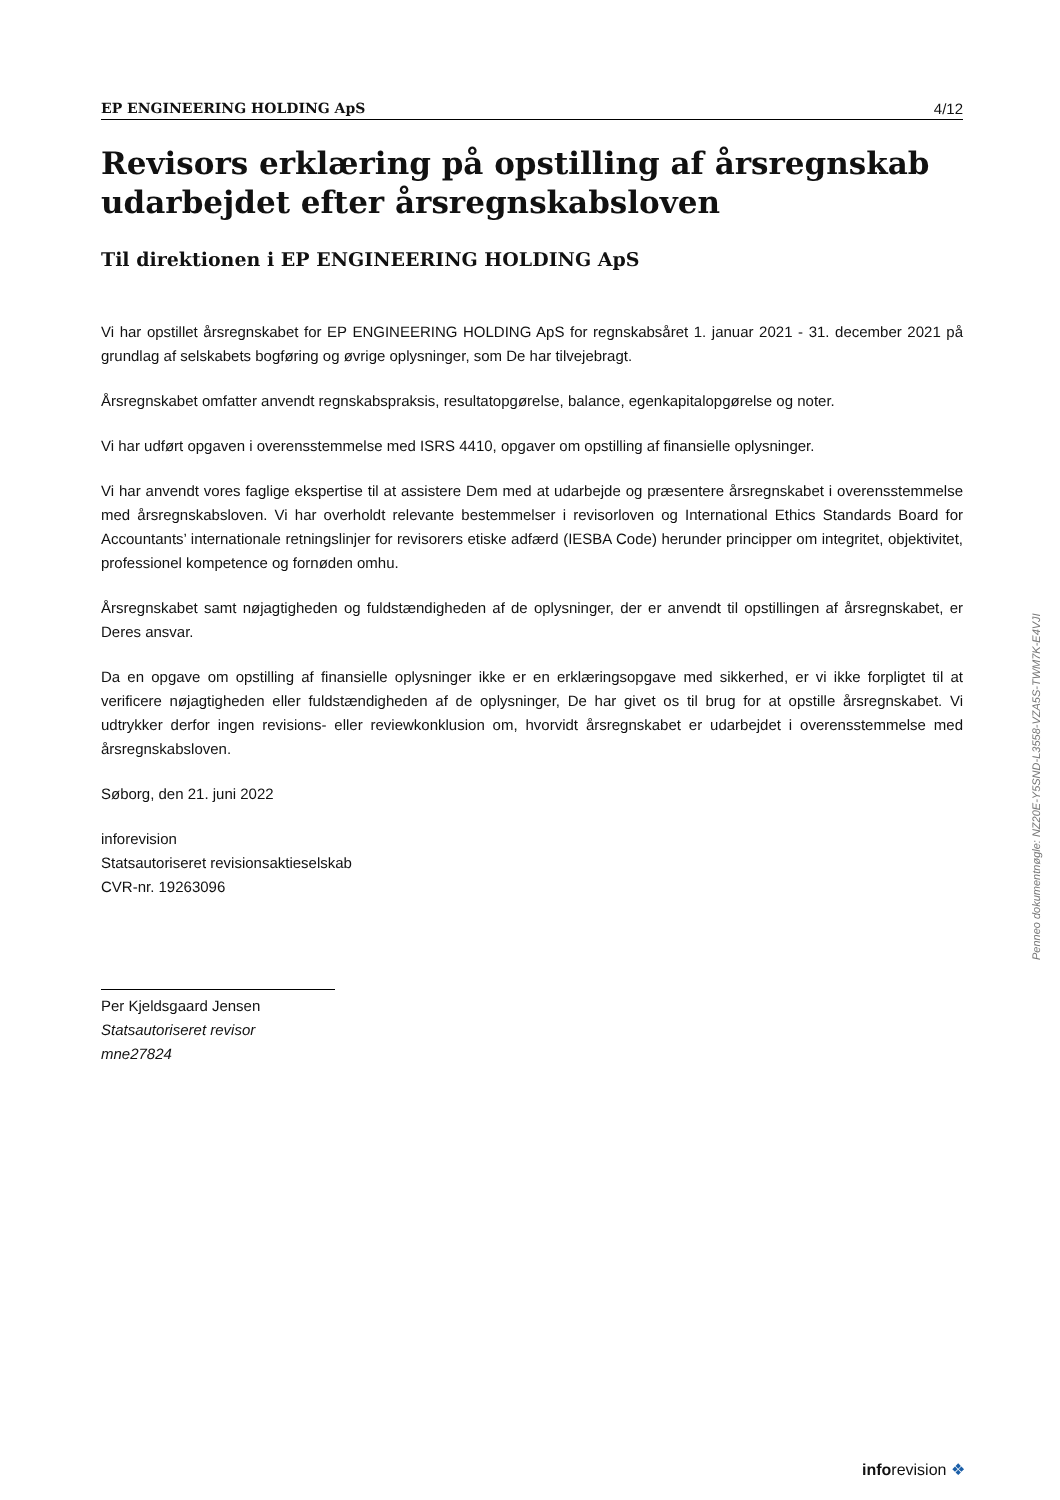EP ENGINEERING HOLDING ApS 4/12
Revisors erklæring på opstilling af årsregnskab udarbejdet efter årsregnskabsloven
Til direktionen i EP ENGINEERING HOLDING ApS
Vi har opstillet årsregnskabet for EP ENGINEERING HOLDING ApS for regnskabsåret 1. januar 2021 - 31. december 2021 på grundlag af selskabets bogføring og øvrige oplysninger, som De har tilvejebragt.
Årsregnskabet omfatter anvendt regnskabspraksis, resultatopgørelse, balance, egenkapitalopgørelse og noter.
Vi har udført opgaven i overensstemmelse med ISRS 4410, opgaver om opstilling af finansielle oplysninger.
Vi har anvendt vores faglige ekspertise til at assistere Dem med at udarbejde og præsentere årsregnskabet i overensstemmelse med årsregnskabsloven. Vi har overholdt relevante bestemmelser i revisorloven og International Ethics Standards Board for Accountants’ internationale retningslinjer for revisorers etiske adfærd (IESBA Code) herunder principper om integritet, objektivitet, professionel kompetence og fornøden omhu.
Årsregnskabet samt nøjagtigheden og fuldstændigheden af de oplysninger, der er anvendt til opstillingen af årsregnskabet, er Deres ansvar.
Da en opgave om opstilling af finansielle oplysninger ikke er en erklæringsopgave med sikkerhed, er vi ikke forpligtet til at verificere nøjagtigheden eller fuldstændigheden af de oplysninger, De har givet os til brug for at opstille årsregnskabet. Vi udtrykker derfor ingen revisions- eller reviewkonklusion om, hvorvidt årsregnskabet er udarbejdet i overensstemmelse med årsregnskabsloven.
Søborg, den 21. juni 2022
inforevision
Statsautoriseret revisionsaktieselskab
CVR-nr. 19263096
Per Kjeldsgaard Jensen
Statsautoriseret revisor
mne27824
Penneo dokumentnøgle: NZ20E-Y5SND-L3558-VZA5S-TWM7K-E4VJI
inforevision ❖